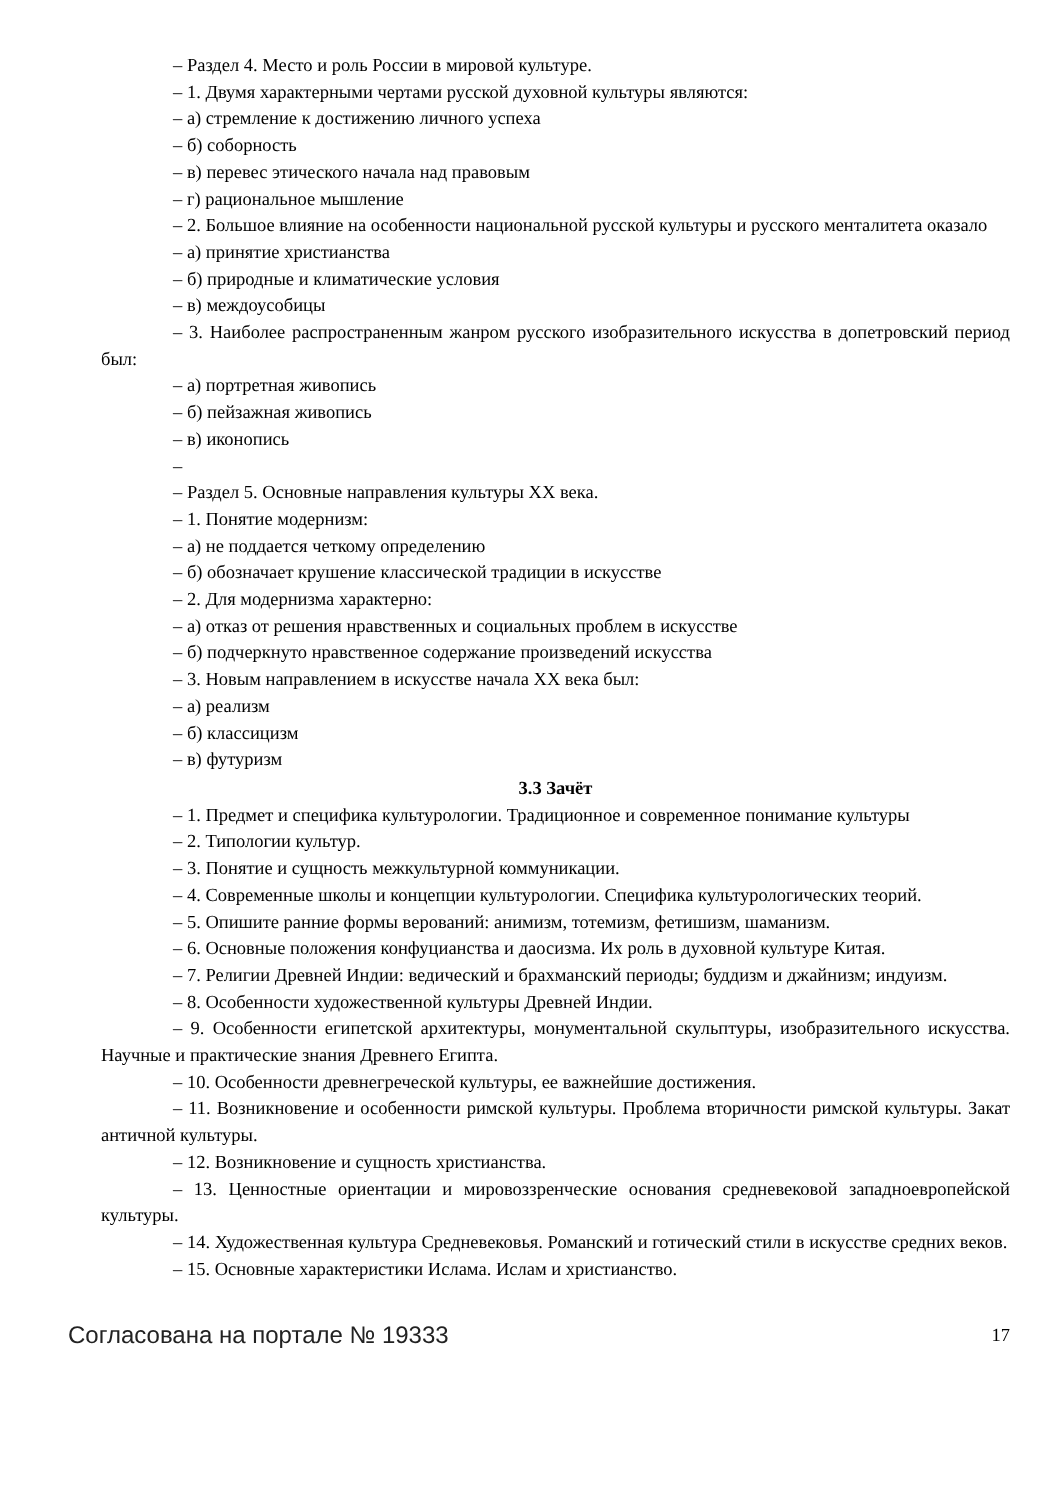– Раздел 4. Место и роль России в мировой культуре.
– 1. Двумя характерными чертами русской духовной культуры являются:
– а) стремление к достижению личного успеха
– б) соборность
– в) перевес этического начала над правовым
– г) рациональное мышление
– 2. Большое влияние на особенности национальной русской культуры и русского менталитета оказало
– а) принятие христианства
– б) природные и климатические условия
– в) междоусобицы
– 3. Наиболее распространенным жанром русского изобразительного искусства в допетровский период был:
– а) портретная живопись
– б) пейзажная живопись
– в) иконопись
–
– Раздел 5. Основные направления культуры XX века.
– 1. Понятие модернизм:
– а) не поддается четкому определению
– б) обозначает крушение классической традиции в искусстве
– 2. Для модернизма характерно:
– а) отказ от решения нравственных и социальных проблем в искусстве
– б) подчеркнуто нравственное содержание произведений искусства
– 3. Новым направлением в искусстве начала XX века был:
– а) реализм
– б) классицизм
– в) футуризм
3.3 Зачёт
– 1. Предмет и специфика культурологии. Традиционное и современное понимание культуры
– 2. Типологии культур.
– 3. Понятие и сущность межкультурной коммуникации.
– 4. Современные школы и концепции культурологии. Специфика культурологических теорий.
– 5. Опишите ранние формы верований: анимизм, тотемизм, фетишизм, шаманизм.
– 6. Основные положения конфуцианства и даосизма. Их роль в духовной культуре Китая.
– 7. Религии Древней Индии: ведический и брахманский периоды; буддизм и джайнизм; индуизм.
– 8. Особенности художественной культуры Древней Индии.
– 9. Особенности египетской архитектуры, монументальной скульптуры, изобразительного искусства. Научные и практические знания Древнего Египта.
– 10. Особенности древнегреческой культуры, ее важнейшие достижения.
– 11. Возникновение и особенности римской культуры. Проблема вторичности римской культуры. Закат античной культуры.
– 12. Возникновение и сущность христианства.
– 13. Ценностные ориентации и мировоззренческие основания средневековой западноевропейской культуры.
– 14. Художественная культура Средневековья. Романский и готический стили в искусстве средних веков.
– 15. Основные характеристики Ислама. Ислам и христианство.
Согласована на портале № 19333 17